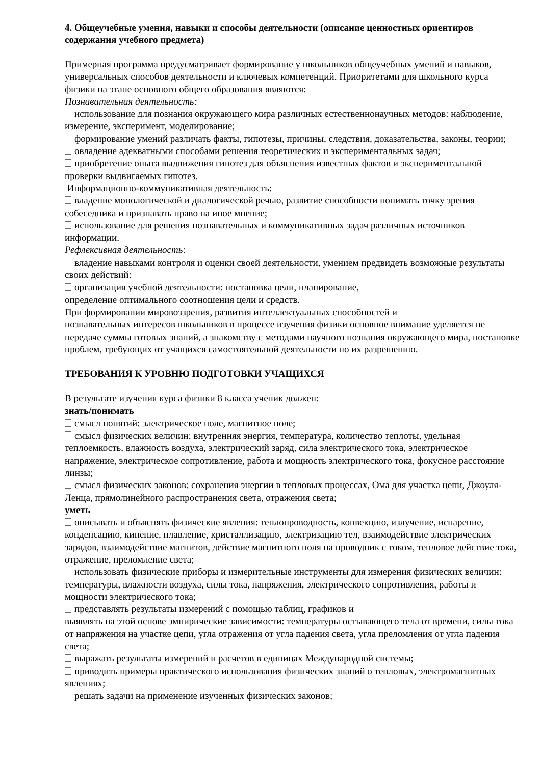4. Общеучебные умения, навыки и способы деятельности (описание ценностных ориентиров содержания учебного предмета)
Примерная программа предусматривает формирование у школьников общеучебных умений и навыков, универсальных способов деятельности и ключевых компетенций. Приоритетами для школьного курса физики на этапе основного общего образования являются:
Познавательная деятельность:
использование для познания окружающего мира различных естественнонаучных методов: наблюдение, измерение, эксперимент, моделирование;
формирование умений различать факты, гипотезы, причины, следствия, доказательства, законы, теории;
овладение адекватными способами решения теоретических и экспериментальных задач;
приобретение опыта выдвижения гипотез для объяснения известных фактов и экспериментальной проверки выдвигаемых гипотез.
Информационно-коммуникативная деятельность:
владение монологической и диалогической речью, развитие способности понимать точку зрения собеседника и признавать право на иное мнение;
использование для решения познавательных и коммуникативных задач различных источников информации.
Рефлексивная деятельность:
владение навыками контроля и оценки своей деятельности, умением предвидеть возможные результаты своих действий:
организация учебной деятельности: постановка цели, планирование,
определение оптимального соотношения цели и средств.
При формировании мировоззрения, развития интеллектуальных способностей и
познавательных интересов школьников в процессе изучения физики основное внимание уделяется не передаче суммы готовых знаний, а знакомству с методами научного познания окружающего мира, постановке проблем, требующих от учащихся самостоятельной деятельности по их разрешению.
ТРЕБОВАНИЯ К УРОВНЮ ПОДГОТОВКИ УЧАЩИХСЯ
В результате изучения курса физики 8 класса ученик должен:
знать/понимать
смысл понятий: электрическое поле, магнитное поле;
смысл физических величин: внутренняя энергия, температура, количество теплоты, удельная теплоемкость, влажность воздуха, электрический заряд, сила электрического тока, электрическое напряжение, электрическое сопротивление, работа и мощность электрического тока, фокусное расстояние линзы;
смысл физических законов: сохранения энергии в тепловых процессах, Ома для участка цепи, Джоуля-Ленца, прямолинейного распространения света, отражения света;
уметь
описывать и объяснять физические явления: теплопроводность, конвекцию, излучение, испарение, конденсацию, кипение, плавление, кристаллизацию, электризацию тел, взаимодействие электрических зарядов, взаимодействие магнитов, действие магнитного поля на проводник с током, тепловое действие тока, отражение, преломление света;
использовать физические приборы и измерительные инструменты для измерения физических величин: температуры, влажности воздуха, силы тока, напряжения, электрического сопротивления, работы и мощности электрического тока;
представлять результаты измерений с помощью таблиц, графиков и
выявлять на этой основе эмпирические зависимости: температуры остывающего тела от времени, силы тока от напряжения на участке цепи, угла отражения от угла падения света, угла преломления от угла падения света;
выражать результаты измерений и расчетов в единицах Международной системы;
приводить примеры практического использования физических знаний о тепловых, электромагнитных явлениях;
решать задачи на применение изученных физических законов;